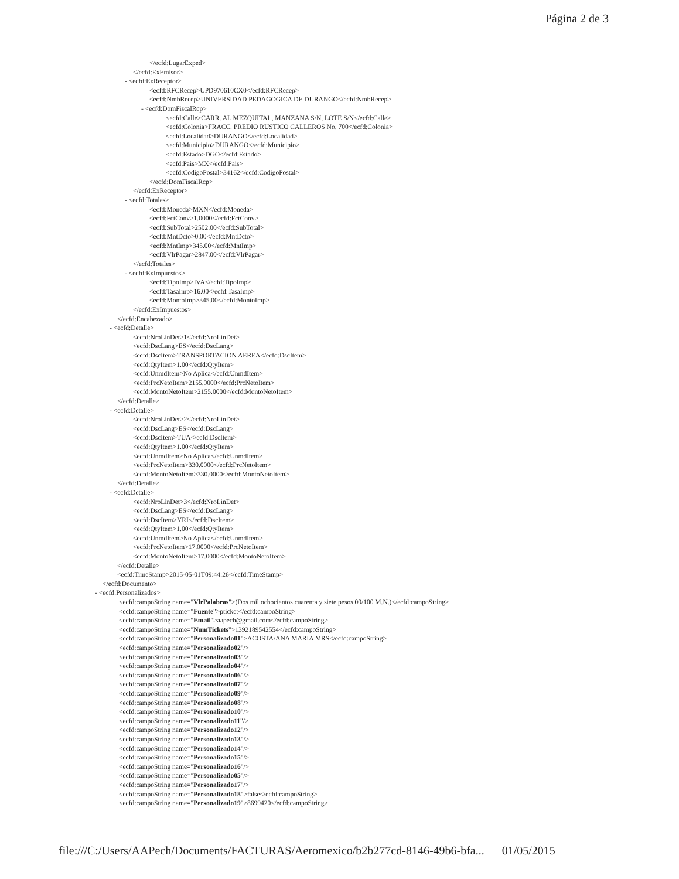Página 2 de 3
</ecfd:LugarExped>
</ecfd:ExEmisor>
- <ecfd:ExReceptor>
<ecfd:RFCRecep>UPD970610CX0</ecfd:RFCRecep>
<ecfd:NmbRecep>UNIVERSIDAD PEDAGOGICA DE DURANGO</ecfd:NmbRecep>
- <ecfd:DomFiscalRcp>
<ecfd:Calle>CARR. AL MEZQUITAL, MANZANA S/N, LOTE S/N</ecfd:Calle>
<ecfd:Colonia>FRACC. PREDIO RUSTICO CALLEROS No. 700</ecfd:Colonia>
<ecfd:Localidad>DURANGO</ecfd:Localidad>
<ecfd:Municipio>DURANGO</ecfd:Municipio>
<ecfd:Estado>DGO</ecfd:Estado>
<ecfd:Pais>MX</ecfd:Pais>
<ecfd:CodigoPostal>34162</ecfd:CodigoPostal>
</ecfd:DomFiscalRcp>
</ecfd:ExReceptor>
- <ecfd:Totales>
<ecfd:Moneda>MXN</ecfd:Moneda>
<ecfd:FctConv>1.0000</ecfd:FctConv>
<ecfd:SubTotal>2502.00</ecfd:SubTotal>
<ecfd:MntDcto>0.00</ecfd:MntDcto>
<ecfd:MntImp>345.00</ecfd:MntImp>
<ecfd:VlrPagar>2847.00</ecfd:VlrPagar>
</ecfd:Totales>
- <ecfd:ExImpuestos>
<ecfd:TipoImp>IVA</ecfd:TipoImp>
<ecfd:TasaImp>16.00</ecfd:TasaImp>
<ecfd:MontoImp>345.00</ecfd:MontoImp>
</ecfd:ExImpuestos>
</ecfd:Encabezado>
- <ecfd:Detalle>
<ecfd:NroLinDet>1</ecfd:NroLinDet>
<ecfd:DscLang>ES</ecfd:DscLang>
<ecfd:DscItem>TRANSPORTACION AEREA</ecfd:DscItem>
<ecfd:QtyItem>1.00</ecfd:QtyItem>
<ecfd:UnmdItem>No Aplica</ecfd:UnmdItem>
<ecfd:PrcNetoItem>2155.0000</ecfd:PrcNetoItem>
<ecfd:MontoNetoItem>2155.0000</ecfd:MontoNetoItem>
</ecfd:Detalle>
- <ecfd:Detalle>
<ecfd:NroLinDet>2</ecfd:NroLinDet>
<ecfd:DscLang>ES</ecfd:DscLang>
<ecfd:DscItem>TUA</ecfd:DscItem>
<ecfd:QtyItem>1.00</ecfd:QtyItem>
<ecfd:UnmdItem>No Aplica</ecfd:UnmdItem>
<ecfd:PrcNetoItem>330.0000</ecfd:PrcNetoItem>
<ecfd:MontoNetoItem>330.0000</ecfd:MontoNetoItem>
</ecfd:Detalle>
- <ecfd:Detalle>
<ecfd:NroLinDet>3</ecfd:NroLinDet>
<ecfd:DscLang>ES</ecfd:DscLang>
<ecfd:DscItem>YRI</ecfd:DscItem>
<ecfd:QtyItem>1.00</ecfd:QtyItem>
<ecfd:UnmdItem>No Aplica</ecfd:UnmdItem>
<ecfd:PrcNetoItem>17.0000</ecfd:PrcNetoItem>
<ecfd:MontoNetoItem>17.0000</ecfd:MontoNetoItem>
</ecfd:Detalle>
<ecfd:TimeStamp>2015-05-01T09:44:26</ecfd:TimeStamp>
</ecfd:Documento>
- <ecfd:Personalizados>
<ecfd:campoString name="VlrPalabras">(Dos mil ochocientos cuarenta y siete pesos 00/100 M.N.)</ecfd:campoString>
<ecfd:campoString name="Fuente">pticket</ecfd:campoString>
<ecfd:campoString name="Email">aapech@gmail.com</ecfd:campoString>
<ecfd:campoString name="NumTickets">1392189542554</ecfd:campoString>
<ecfd:campoString name="Personalizado01">ACOSTA/ANA MARIA MRS</ecfd:campoString>
<ecfd:campoString name="Personalizado02"/>
<ecfd:campoString name="Personalizado03"/>
<ecfd:campoString name="Personalizado04"/>
<ecfd:campoString name="Personalizado06"/>
<ecfd:campoString name="Personalizado07"/>
<ecfd:campoString name="Personalizado09"/>
<ecfd:campoString name="Personalizado08"/>
<ecfd:campoString name="Personalizado10"/>
<ecfd:campoString name="Personalizado11"/>
<ecfd:campoString name="Personalizado12"/>
<ecfd:campoString name="Personalizado13"/>
<ecfd:campoString name="Personalizado14"/>
<ecfd:campoString name="Personalizado15"/>
<ecfd:campoString name="Personalizado16"/>
<ecfd:campoString name="Personalizado05"/>
<ecfd:campoString name="Personalizado17"/>
<ecfd:campoString name="Personalizado18">false</ecfd:campoString>
<ecfd:campoString name="Personalizado19">8699420</ecfd:campoString>
file:///C:/Users/AAPech/Documents/FACTURAS/Aeromexico/b2b277cd-8146-49b6-bfa... 01/05/2015